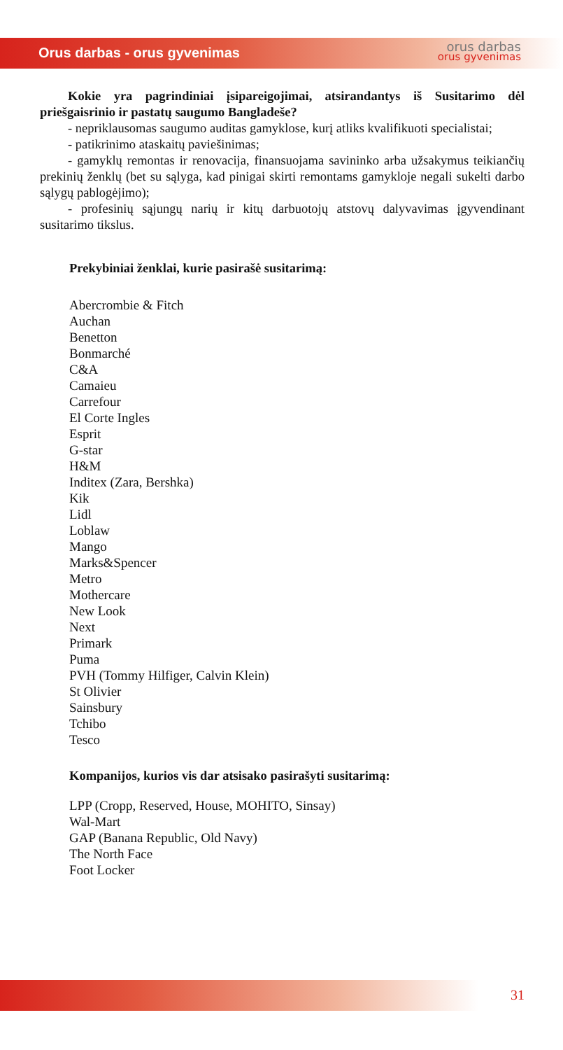Orus darbas - orus gyvenimas orus darbas
orus gyvenimas
Kokie yra pagrindiniai įsipareigojimai, atsirandantys iš Susitarimo dėl priešgaisrinio ir pastatų saugumo Bangladeše?
- nepriklausomas saugumo auditas gamyklose, kurį atliks kvalifikuoti specialistai;
- patikrinimo ataskaitų paviešinimas;
- gamyklų remontas ir renovacija, finansuojama savininko arba užsakymus teikiančių prekinių ženklų (bet su sąlyga, kad pinigai skirti remontams gamykloje negali sukelti darbo sąlygų pablogėjimo);
- profesinių sąjungų narių ir kitų darbuotojų atstovų dalyvavimas įgyvendinant susitarimo tikslus.
Prekybiniai ženklai, kurie pasirašė susitarimą:
Abercrombie & Fitch
Auchan
Benetton
Bonmarché
C&A
Camaieu
Carrefour
El Corte Ingles
Esprit
G-star
H&M
Inditex (Zara, Bershka)
Kik
Lidl
Loblaw
Mango
Marks&Spencer
Metro
Mothercare
New Look
Next
Primark
Puma
PVH (Tommy Hilfiger, Calvin Klein)
St Olivier
Sainsbury
Tchibo
Tesco
Kompanijos, kurios vis dar atsisako pasirašyti susitarimą:
LPP (Cropp, Reserved, House, MOHITO, Sinsay)
Wal-Mart
GAP (Banana Republic, Old Navy)
The North Face
Foot Locker
31